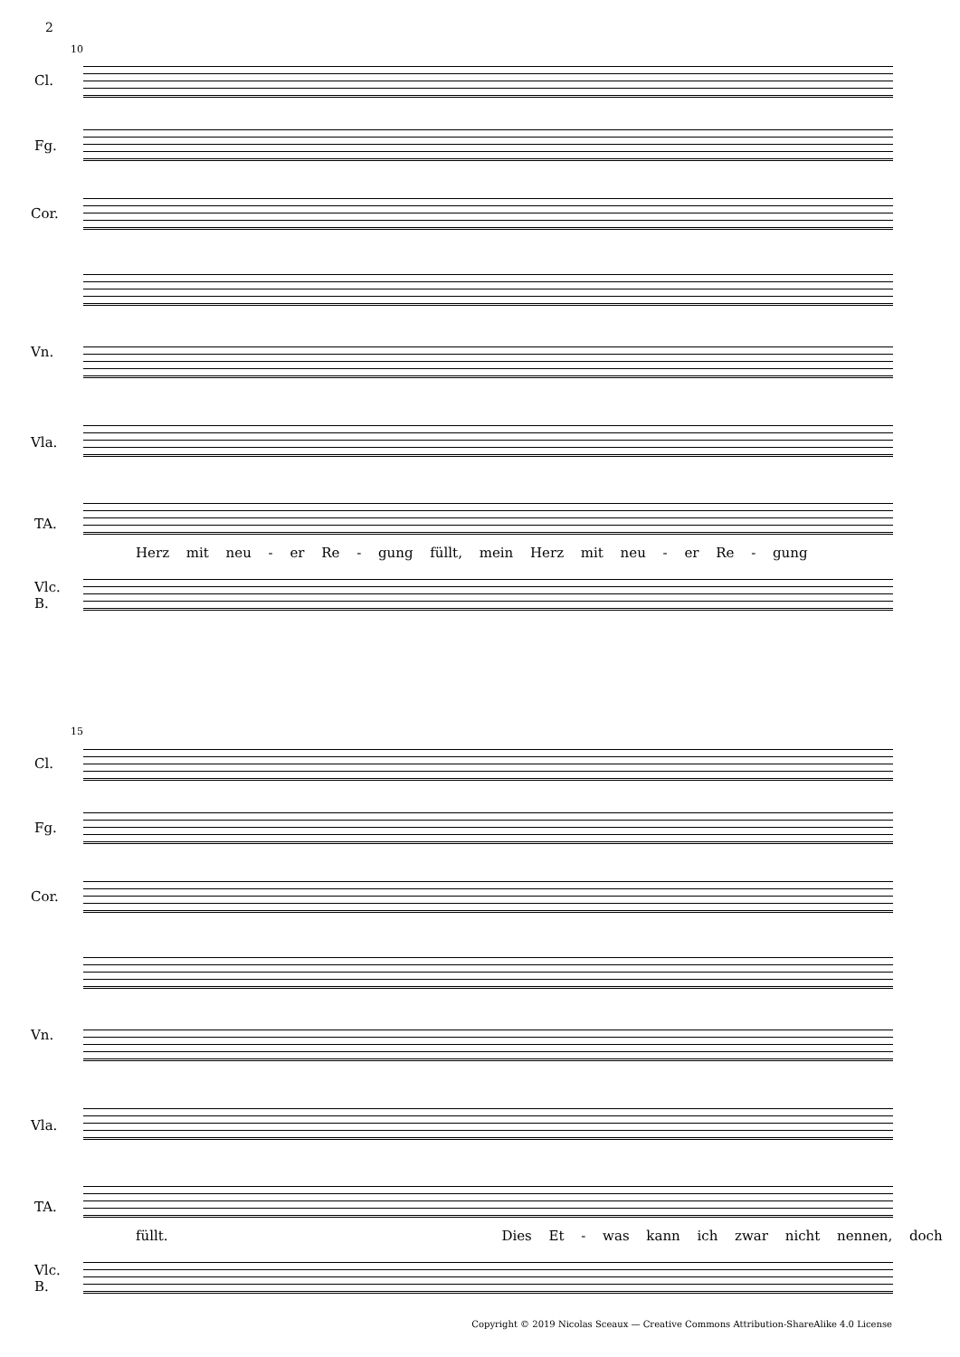2
10
Cl.
Fg.
Cor.
Vn.
Vla.
TA.
Herz mit neu - er Re - gung füllt, mein Herz mit neu - er Re - gung
Vlc.
B.
15
Cl.
Fg.
Cor.
Vn.
Vla.
TA.
füllt. Dies Et - was kann ich zwar nicht nennen, doch
Vlc.
B.
Copyright © 2019 Nicolas Sceaux — Creative Commons Attribution-ShareAlike 4.0 License